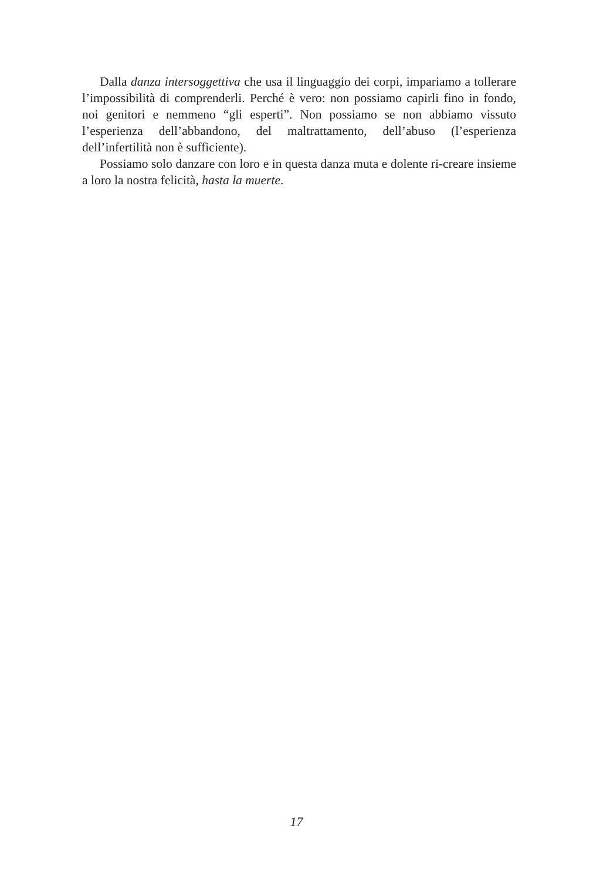Dalla danza intersoggettiva che usa il linguaggio dei corpi, impariamo a tollerare l’impossibilità di comprenderli. Perché è vero: non possiamo capirli fino in fondo, noi genitori e nemmeno “gli esperti”. Non possiamo se non abbiamo vissuto l’esperienza dell’abbandono, del maltrattamento, dell’abuso (l’esperienza dell’infertilità non è sufficiente).
Possiamo solo danzare con loro e in questa danza muta e dolente ri-creare insieme a loro la nostra felicità, hasta la muerte.
17